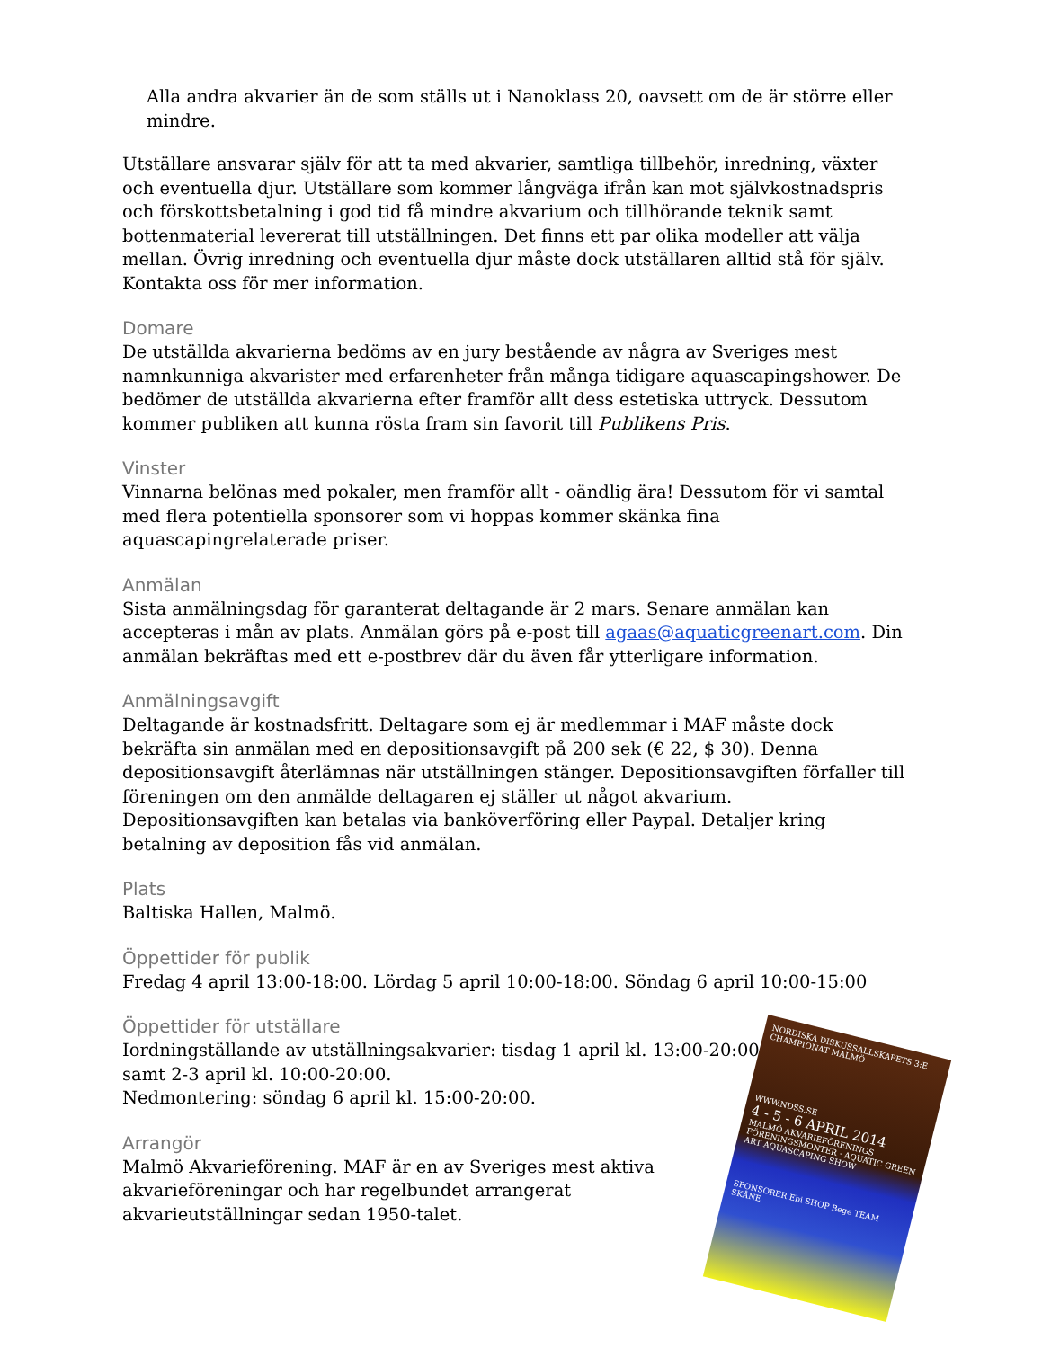Alla andra akvarier än de som ställs ut i Nanoklass 20, oavsett om de är större eller mindre.
Utställare ansvarar själv för att ta med akvarier, samtliga tillbehör, inredning, växter och eventuella djur. Utställare som kommer långväga ifrån kan mot självkostnadspris och förskottsbetalning i god tid få mindre akvarium och tillhörande teknik samt bottenmaterial levererat till utställningen. Det finns ett par olika modeller att välja mellan. Övrig inredning och eventuella djur måste dock utställaren alltid stå för själv. Kontakta oss för mer information.
Domare
De utställda akvarierna bedöms av en jury bestående av några av Sveriges mest namnkunniga akvarister med erfarenheter från många tidigare aquascapingshower. De bedömer de utställda akvarierna efter framför allt dess estetiska uttryck. Dessutom kommer publiken att kunna rösta fram sin favorit till Publikens Pris.
Vinster
Vinnarna belönas med pokaler, men framför allt - oändlig ära! Dessutom för vi samtal med flera potentiella sponsorer som vi hoppas kommer skänka fina aquascapingrelaterade priser.
Anmälan
Sista anmälningsdag för garanterat deltagande är 2 mars. Senare anmälan kan accepteras i mån av plats. Anmälan görs på e-post till agaas@aquaticgreenart.com. Din anmälan bekräftas med ett e-postbrev där du även får ytterligare information.
Anmälningsavgift
Deltagande är kostnadsfritt. Deltagare som ej är medlemmar i MAF måste dock bekräfta sin anmälan med en depositionsavgift på 200 sek (€ 22, $ 30). Denna depositionsavgift återlämnas när utställningen stänger. Depositionsavgiften förfaller till föreningen om den anmälde deltagaren ej ställer ut något akvarium. Depositionsavgiften kan betalas via banköverföring eller Paypal. Detaljer kring betalning av deposition fås vid anmälan.
Plats
Baltiska Hallen, Malmö.
Öppettider för publik
Fredag 4 april 13:00-18:00. Lördag 5 april 10:00-18:00. Söndag 6 april 10:00-15:00
Öppettider för utställare
Iordningställande av utställningsakvarier: tisdag 1 april kl. 13:00-20:00
samt 2-3 april kl. 10:00-20:00.
Nedmontering: söndag 6 april kl. 15:00-20:00.
Arrangör
Malmö Akvarieförening. MAF är en av Sveriges mest aktiva akvarieföreningar och har regelbundet arrangerat akvarieutställningar sedan 1950-talet.
NORDISKA DISKUSSALLSKAPETS 3:E CHAMPIONAT MALMÖ
WWW.NDSS.SE
4 - 5 - 6 APRIL 2014
MALMÖ AKVARIEFÖRENINGS FÖRENINGSMONTER · AQUATIC GREEN ART AQUASCAPING SHOW
SPONSORER Ebi SHOP Bege TEAM SKÅNE